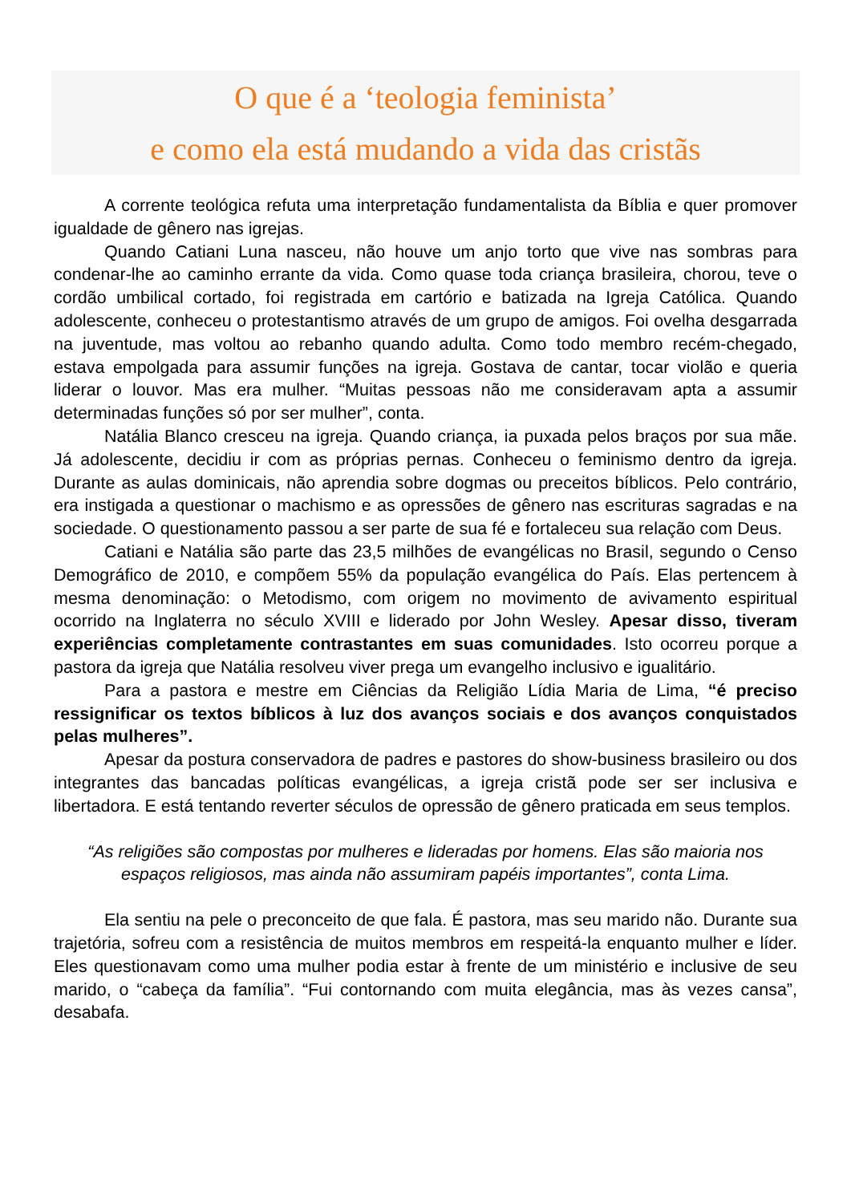O que é a ‘teologia feminista’
e como ela está mudando a vida das cristãs
A corrente teológica refuta uma interpretação fundamentalista da Bíblia e quer promover igualdade de gênero nas igrejas.
Quando Catiani Luna nasceu, não houve um anjo torto que vive nas sombras para condenar-lhe ao caminho errante da vida. Como quase toda criança brasileira, chorou, teve o cordão umbilical cortado, foi registrada em cartório e batizada na Igreja Católica. Quando adolescente, conheceu o protestantismo através de um grupo de amigos. Foi ovelha desgarrada na juventude, mas voltou ao rebanho quando adulta. Como todo membro recém-chegado, estava empolgada para assumir funções na igreja. Gostava de cantar, tocar violão e queria liderar o louvor. Mas era mulher. “Muitas pessoas não me consideravam apta a assumir determinadas funções só por ser mulher”, conta.
Natália Blanco cresceu na igreja. Quando criança, ia puxada pelos braços por sua mãe. Já adolescente, decidiu ir com as próprias pernas. Conheceu o feminismo dentro da igreja. Durante as aulas dominicais, não aprendia sobre dogmas ou preceitos bíblicos. Pelo contrário, era instigada a questionar o machismo e as opressões de gênero nas escrituras sagradas e na sociedade. O questionamento passou a ser parte de sua fé e fortaleceu sua relação com Deus.
Catiani e Natália são parte das 23,5 milhões de evangélicas no Brasil, segundo o Censo Demográfico de 2010, e compõem 55% da população evangélica do País. Elas pertencem à mesma denominação: o Metodismo, com origem no movimento de avivamento espiritual ocorrido na Inglaterra no século XVIII e liderado por John Wesley. Apesar disso, tiveram experiências completamente contrastantes em suas comunidades. Isto ocorreu porque a pastora da igreja que Natália resolveu viver prega um evangelho inclusivo e igualitário.
Para a pastora e mestre em Ciências da Religião Lídia Maria de Lima, “é preciso ressignificar os textos bíblicos à luz dos avanços sociais e dos avanços conquistados pelas mulheres”.
Apesar da postura conservadora de padres e pastores do show-business brasileiro ou dos integrantes das bancadas políticas evangélicas, a igreja cristã pode ser ser inclusiva e libertadora. E está tentando reverter séculos de opressão de gênero praticada em seus templos.
“As religiões são compostas por mulheres e lideradas por homens. Elas são maioria nos espaços religiosos, mas ainda não assumiram papéis importantes”, conta Lima.
Ela sentiu na pele o preconceito de que fala. É pastora, mas seu marido não. Durante sua trajetória, sofreu com a resistência de muitos membros em respeitá-la enquanto mulher e líder. Eles questionavam como uma mulher podia estar à frente de um ministério e inclusive de seu marido, o “cabeça da família”. “Fui contornando com muita elegância, mas às vezes cansa”, desabafa.